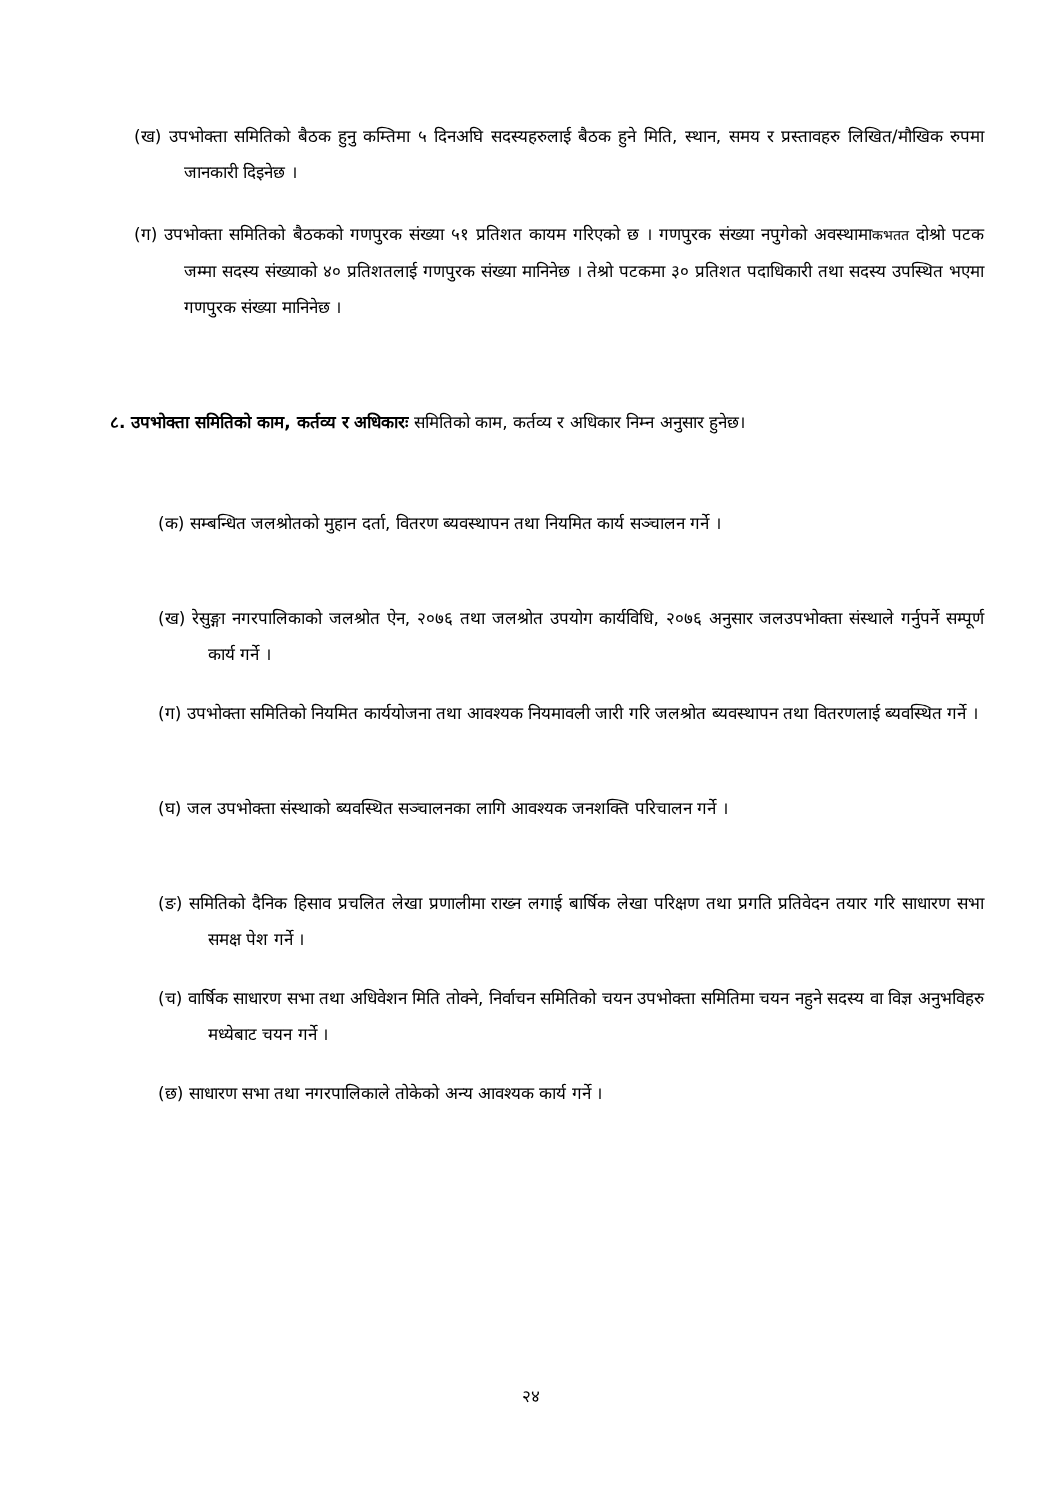(ख) उपभोक्ता समितिको बैठक हुनु कम्तिमा ५ दिनअघि सदस्यहरुलाई बैठक हुने मिति, स्थान, समय र प्रस्तावहरु लिखित/मौखिक रुपमा जानकारी दिइनेछ ।
(ग) उपभोक्ता समितिको बैठकको गणपुरक संख्या ५१ प्रतिशत कायम गरिएको छ । गणपुरक संख्या नपुगेको अवस्थामाकभतत दोश्रो पटक जम्मा सदस्य संख्याको ४० प्रतिशतलाई गणपुरक संख्या मानिनेछ । तेश्रो पटकमा ३० प्रतिशत पदाधिकारी तथा सदस्य उपस्थित भएमा गणपुरक संख्या मानिनेछ ।
८. उपभोक्ता समितिको काम, कर्तव्य र अधिकारः समितिको काम, कर्तव्य र अधिकार निम्न अनुसार हुनेछ।
(क) सम्बन्धित जलश्रोतको मुहान दर्ता, वितरण ब्यवस्थापन तथा नियमित कार्य सञ्चालन गर्ने ।
(ख) रेसुङ्गा नगरपालिकाको जलश्रोत ऐन, २०७६ तथा जलश्रोत उपयोग कार्यविधि, २०७६ अनुसार जलउपभोक्ता संस्थाले गर्नुपर्ने सम्पूर्ण कार्य गर्ने ।
(ग) उपभोक्ता समितिको नियमित कार्ययोजना तथा आवश्यक नियमावली जारी गरि जलश्रोत ब्यवस्थापन तथा वितरणलाई ब्यवस्थित गर्ने ।
(घ) जल उपभोक्ता संस्थाको ब्यवस्थित सञ्चालनका लागि आवश्यक जनशक्ति परिचालन गर्ने ।
(ङ) समितिको दैनिक हिसाव प्रचलित लेखा प्रणालीमा राख्न लगाई बार्षिक लेखा परिक्षण तथा प्रगति प्रतिवेदन तयार गरि साधारण सभा समक्ष पेश गर्ने ।
(च) वार्षिक साधारण सभा तथा अधिवेशन मिति तोक्ने, निर्वाचन समितिको चयन उपभोक्ता समितिमा चयन नहुने सदस्य वा विज्ञ अनुभविहरु मध्येबाट चयन गर्ने ।
(छ) साधारण सभा तथा नगरपालिकाले तोकेको अन्य आवश्यक कार्य गर्ने ।
२४